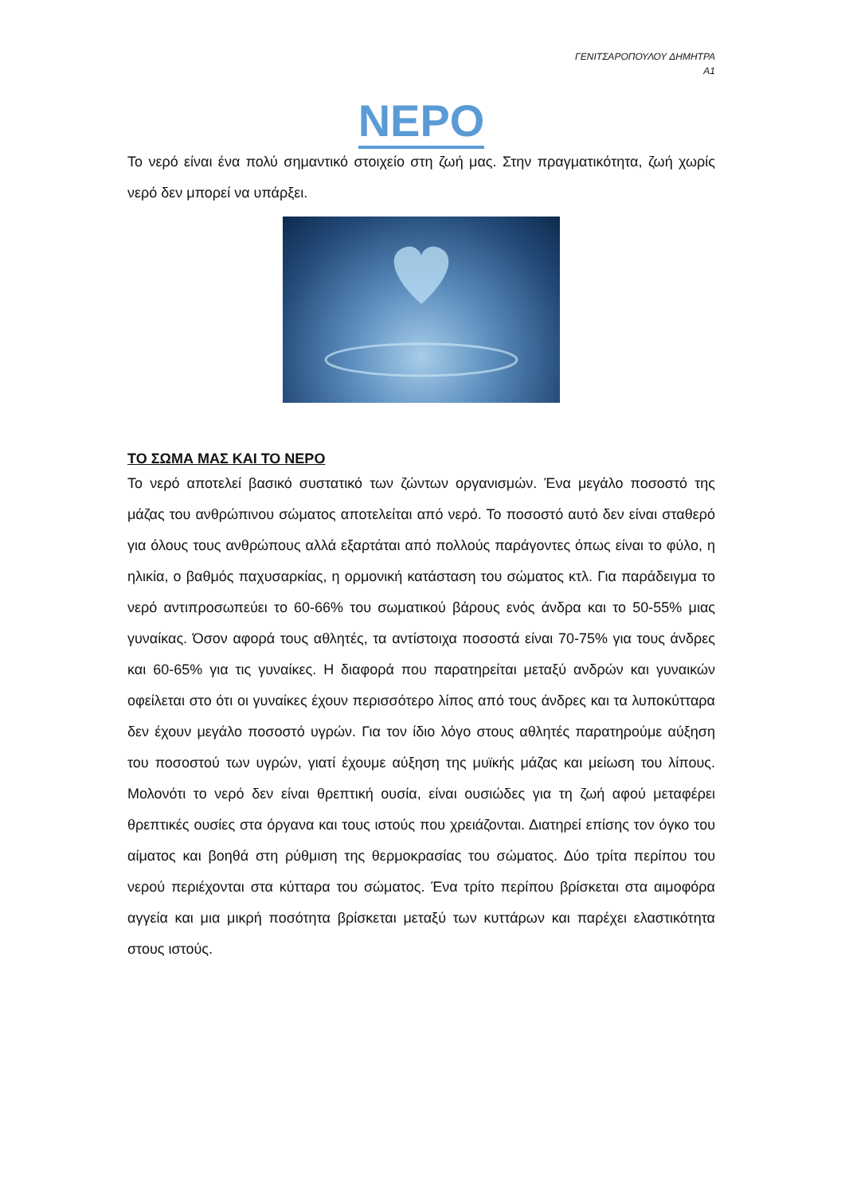ΓΕΝΙΤΣΑΡΟΠΟΥΛΟΥ ΔΗΜΗΤΡΑ
Α1
ΝΕΡΟ
Το νερό είναι ένα πολύ σημαντικό στοιχείο στη ζωή μας. Στην πραγματικότητα, ζωή χωρίς νερό δεν μπορεί να υπάρξει.
ΤΟ ΣΩΜΑ ΜΑΣ ΚΑΙ ΤΟ ΝΕΡΟ
Το νερό αποτελεί βασικό συστατικό των ζώντων οργανισμών. Ένα μεγάλο ποσοστό της μάζας του ανθρώπινου σώματος αποτελείται από νερό. Το ποσοστό αυτό δεν είναι σταθερό για όλους τους ανθρώπους αλλά εξαρτάται από πολλούς παράγοντες όπως είναι το φύλο, η ηλικία, ο βαθμός παχυσαρκίας, η ορμονική κατάσταση του σώματος κτλ. Για παράδειγμα το νερό αντιπροσωπεύει το 60-66% του σωματικού βάρους ενός άνδρα και το 50-55% μιας γυναίκας. Όσον αφορά τους αθλητές, τα αντίστοιχα ποσοστά είναι 70-75% για τους άνδρες και 60-65% για τις γυναίκες. Η διαφορά που παρατηρείται μεταξύ ανδρών και γυναικών οφείλεται στο ότι οι γυναίκες έχουν περισσότερο λίπος από τους άνδρες και τα λυποκύτταρα δεν έχουν μεγάλο ποσοστό υγρών. Για τον ίδιο λόγο στους αθλητές παρατηρούμε αύξηση του ποσοστού των υγρών, γιατί έχουμε αύξηση της μυϊκής μάζας και μείωση του λίπους. Μολονότι το νερό δεν είναι θρεπτική ουσία, είναι ουσιώδες για τη ζωή αφού μεταφέρει θρεπτικές ουσίες στα όργανα και τους ιστούς που χρειάζονται. Διατηρεί επίσης τον όγκο του αίματος και βοηθά στη ρύθμιση της θερμοκρασίας του σώματος. Δύο τρίτα περίπου του νερού περιέχονται στα κύτταρα του σώματος. Ένα τρίτο περίπου βρίσκεται στα αιμοφόρα αγγεία και μια μικρή ποσότητα βρίσκεται μεταξύ των κυττάρων και παρέχει ελαστικότητα στους ιστούς.